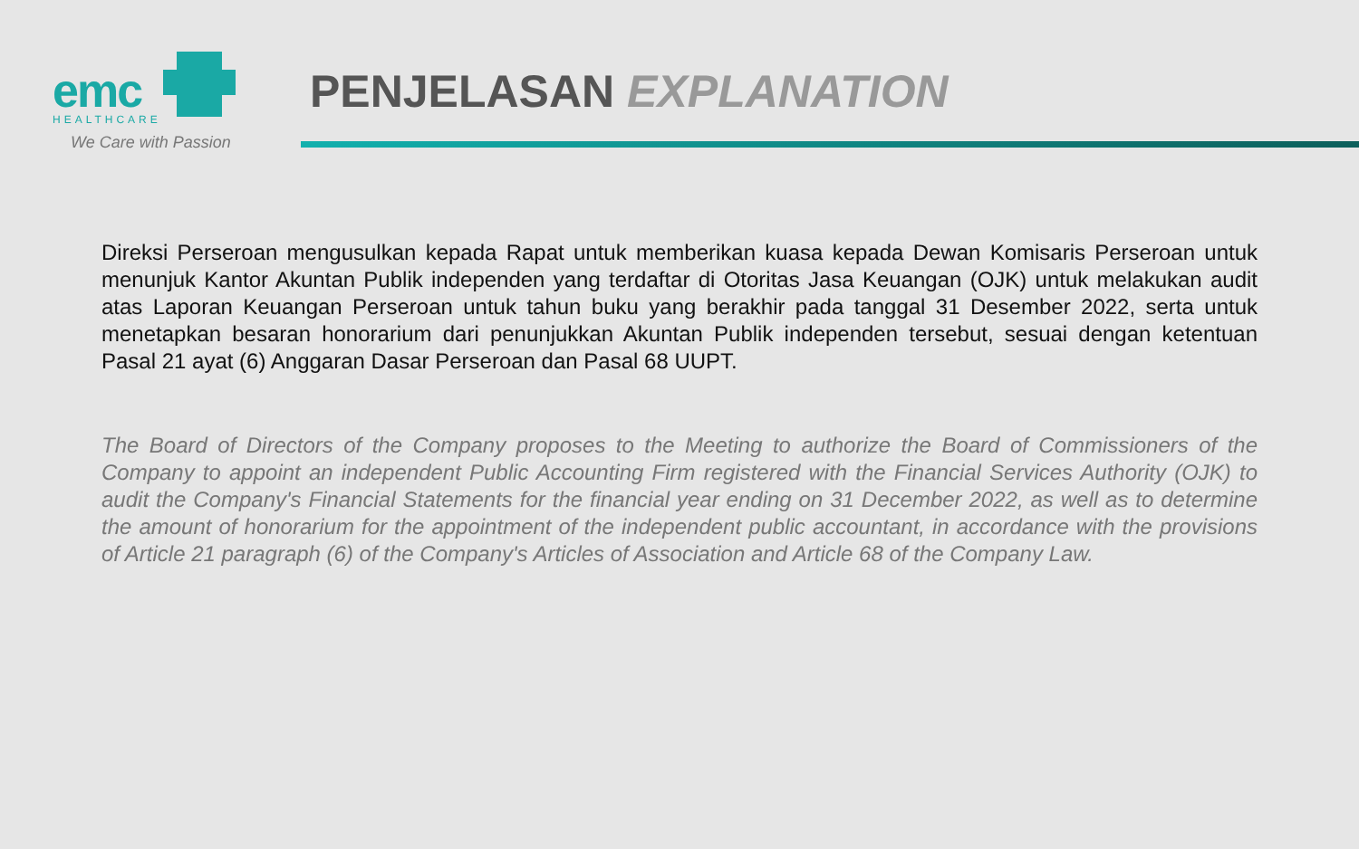emc
HEALTHCARE
We Care with Passion
PENJELASAN EXPLANATION
Direksi Perseroan mengusulkan kepada Rapat untuk memberikan kuasa kepada Dewan Komisaris Perseroan untuk menunjuk Kantor Akuntan Publik independen yang terdaftar di Otoritas Jasa Keuangan (OJK) untuk melakukan audit atas Laporan Keuangan Perseroan untuk tahun buku yang berakhir pada tanggal 31 Desember 2022, serta untuk menetapkan besaran honorarium dari penunjukkan Akuntan Publik independen tersebut, sesuai dengan ketentuan Pasal 21 ayat (6) Anggaran Dasar Perseroan dan Pasal 68 UUPT.
The Board of Directors of the Company proposes to the Meeting to authorize the Board of Commissioners of the Company to appoint an independent Public Accounting Firm registered with the Financial Services Authority (OJK) to audit the Company's Financial Statements for the financial year ending on 31 December 2022, as well as to determine the amount of honorarium for the appointment of the independent public accountant, in accordance with the provisions of Article 21 paragraph (6) of the Company's Articles of Association and Article 68 of the Company Law.